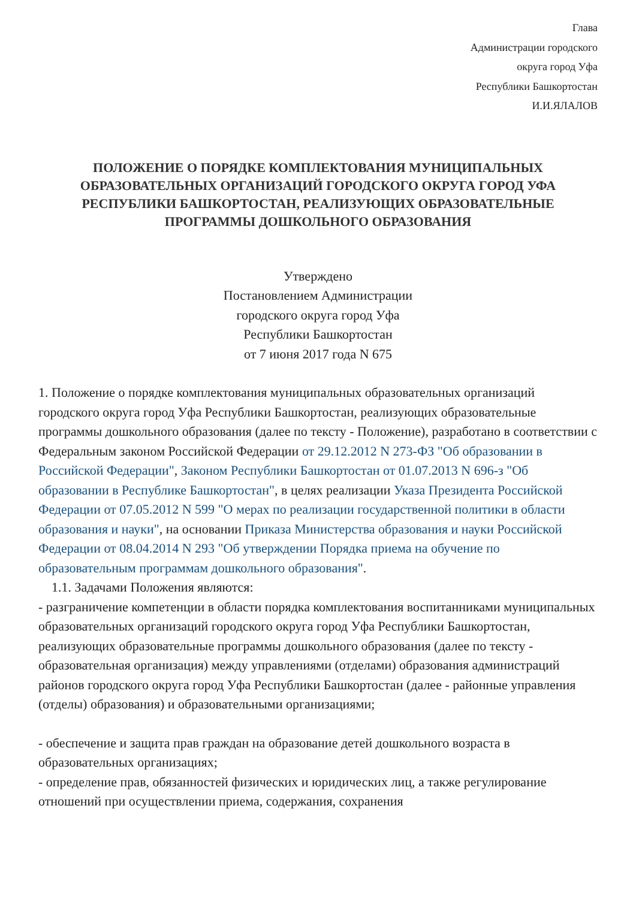Глава
Администрации городского
округа город Уфа
Республики Башкортостан
И.И.ЯЛАЛОВ
ПОЛОЖЕНИЕ О ПОРЯДКЕ КОМПЛЕКТОВАНИЯ МУНИЦИПАЛЬНЫХ ОБРАЗОВАТЕЛЬНЫХ ОРГАНИЗАЦИЙ ГОРОДСКОГО ОКРУГА ГОРОД УФА РЕСПУБЛИКИ БАШКОРТОСТАН, РЕАЛИЗУЮЩИХ ОБРАЗОВАТЕЛЬНЫЕ ПРОГРАММЫ ДОШКОЛЬНОГО ОБРАЗОВАНИЯ
Утверждено
Постановлением Администрации
городского округа город Уфа
Республики Башкортостан
от 7 июня 2017 года N 675
1. Положение о порядке комплектования муниципальных образовательных организаций городского округа город Уфа Республики Башкортостан, реализующих образовательные программы дошкольного образования (далее по тексту - Положение), разработано в соответствии с Федеральным законом Российской Федерации от 29.12.2012 N 273-ФЗ "Об образовании в Российской Федерации", Законом Республики Башкортостан от 01.07.2013 N 696-з "Об образовании в Республике Башкортостан", в целях реализации Указа Президента Российской Федерации от 07.05.2012 N 599 "О мерах по реализации государственной политики в области образования и науки", на основании Приказа Министерства образования и науки Российской Федерации от 08.04.2014 N 293 "Об утверждении Порядка приема на обучение по образовательным программам дошкольного образования".
1.1. Задачами Положения являются:
- разграничение компетенции в области порядка комплектования воспитанниками муниципальных образовательных организаций городского округа город Уфа Республики Башкортостан, реализующих образовательные программы дошкольного образования (далее по тексту - образовательная организация) между управлениями (отделами) образования администраций районов городского округа город Уфа Республики Башкортостан (далее - районные управления (отделы) образования) и образовательными организациями;
- обеспечение и защита прав граждан на образование детей дошкольного возраста в образовательных организациях;
- определение прав, обязанностей физических и юридических лиц, а также регулирование отношений при осуществлении приема, содержания, сохранения